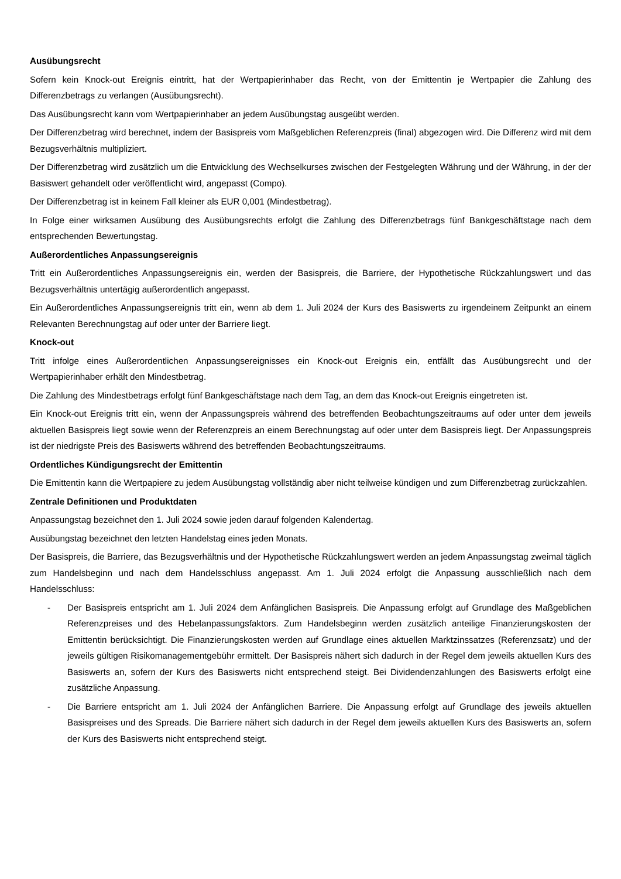Ausübungsrecht
Sofern kein Knock-out Ereignis eintritt, hat der Wertpapierinhaber das Recht, von der Emittentin je Wertpapier die Zahlung des Differenzbetrags zu verlangen (Ausübungsrecht).
Das Ausübungsrecht kann vom Wertpapierinhaber an jedem Ausübungstag ausgeübt werden.
Der Differenzbetrag wird berechnet, indem der Basispreis vom Maßgeblichen Referenzpreis (final) abgezogen wird. Die Differenz wird mit dem Bezugsverhältnis multipliziert.
Der Differenzbetrag wird zusätzlich um die Entwicklung des Wechselkurses zwischen der Festgelegten Währung und der Währung, in der der Basiswert gehandelt oder veröffentlicht wird, angepasst (Compo).
Der Differenzbetrag ist in keinem Fall kleiner als EUR 0,001 (Mindestbetrag).
In Folge einer wirksamen Ausübung des Ausübungsrechts erfolgt die Zahlung des Differenzbetrags fünf Bankgeschäftstage nach dem entsprechenden Bewertungstag.
Außerordentliches Anpassungsereignis
Tritt ein Außerordentliches Anpassungsereignis ein, werden der Basispreis, die Barriere, der Hypothetische Rückzahlungswert und das Bezugsverhältnis untertägig außerordentlich angepasst.
Ein Außerordentliches Anpassungsereignis tritt ein, wenn ab dem 1. Juli 2024 der Kurs des Basiswerts zu irgendeinem Zeitpunkt an einem Relevanten Berechnungstag auf oder unter der Barriere liegt.
Knock-out
Tritt infolge eines Außerordentlichen Anpassungsereignisses ein Knock-out Ereignis ein, entfällt das Ausübungsrecht und der Wertpapierinhaber erhält den Mindestbetrag.
Die Zahlung des Mindestbetrags erfolgt fünf Bankgeschäftstage nach dem Tag, an dem das Knock-out Ereignis eingetreten ist.
Ein Knock-out Ereignis tritt ein, wenn der Anpassungspreis während des betreffenden Beobachtungszeitraums auf oder unter dem jeweils aktuellen Basispreis liegt sowie wenn der Referenzpreis an einem Berechnungstag auf oder unter dem Basispreis liegt. Der Anpassungspreis ist der niedrigste Preis des Basiswerts während des betreffenden Beobachtungszeitraums.
Ordentliches Kündigungsrecht der Emittentin
Die Emittentin kann die Wertpapiere zu jedem Ausübungstag vollständig aber nicht teilweise kündigen und zum Differenzbetrag zurückzahlen.
Zentrale Definitionen und Produktdaten
Anpassungstag bezeichnet den 1. Juli 2024 sowie jeden darauf folgenden Kalendertag.
Ausübungstag bezeichnet den letzten Handelstag eines jeden Monats.
Der Basispreis, die Barriere, das Bezugsverhältnis und der Hypothetische Rückzahlungswert werden an jedem Anpassungstag zweimal täglich zum Handelsbeginn und nach dem Handelsschluss angepasst. Am 1. Juli 2024 erfolgt die Anpassung ausschließlich nach dem Handelsschluss:
- Der Basispreis entspricht am 1. Juli 2024 dem Anfänglichen Basispreis. Die Anpassung erfolgt auf Grundlage des Maßgeblichen Referenzpreises und des Hebelanpassungsfaktors. Zum Handelsbeginn werden zusätzlich anteilige Finanzierungskosten der Emittentin berücksichtigt. Die Finanzierungskosten werden auf Grundlage eines aktuellen Marktzinssatzes (Referenzsatz) und der jeweils gültigen Risikomanagementgebühr ermittelt. Der Basispreis nähert sich dadurch in der Regel dem jeweils aktuellen Kurs des Basiswerts an, sofern der Kurs des Basiswerts nicht entsprechend steigt. Bei Dividendenzahlungen des Basiswerts erfolgt eine zusätzliche Anpassung.
- Die Barriere entspricht am 1. Juli 2024 der Anfänglichen Barriere. Die Anpassung erfolgt auf Grundlage des jeweils aktuellen Basispreises und des Spreads. Die Barriere nähert sich dadurch in der Regel dem jeweils aktuellen Kurs des Basiswerts an, sofern der Kurs des Basiswerts nicht entsprechend steigt.